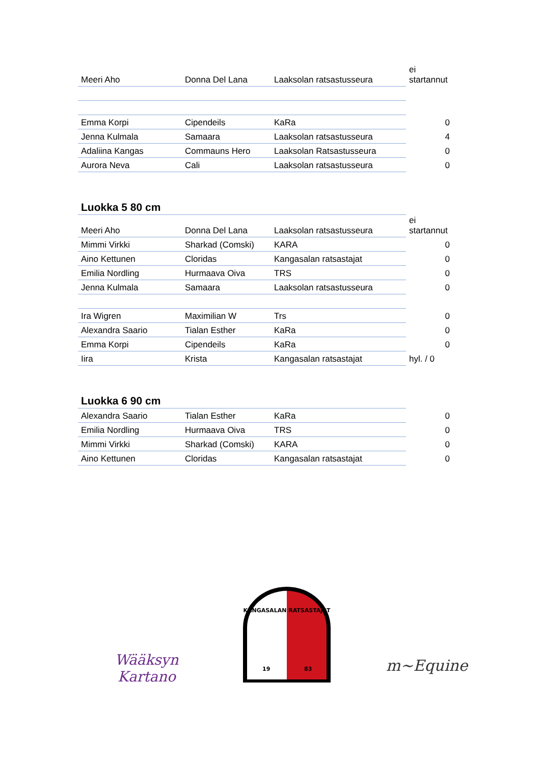| Meeri Aho | Donna Del Lana | Laaksolan ratsastusseura | ei startannut |
| Emma Korpi | Cipendeils | KaRa | 0 |
| Jenna Kulmala | Samaara | Laaksolan ratsastusseura | 4 |
| Adaliina Kangas | Commauns Hero | Laaksolan Ratsastusseura | 0 |
| Aurora Neva | Cali | Laaksolan ratsastusseura | 0 |
| Luokka 5 80 cm | | | |
| Meeri Aho | Donna Del Lana | Laaksolan ratsastusseura | ei startannut |
| Mimmi Virkki | Sharkad (Comski) | KARA | 0 |
| Aino Kettunen | Cloridas | Kangasalan ratsastajat | 0 |
| Emilia Nordling | Hurmaava Oiva | TRS | 0 |
| Jenna Kulmala | Samaara | Laaksolan ratsastusseura | 0 |
| Ira Wigren | Maximilian W | Trs | 0 |
| Alexandra Saario | Tialan Esther | KaRa | 0 |
| Emma Korpi | Cipendeils | KaRa | 0 |
| Iira | Krista | Kangasalan ratsastajat | hyl. / 0 |
| Luokka 6 90 cm | | | |
| Alexandra Saario | Tialan Esther | KaRa | 0 |
| Emilia Nordling | Hurmaava Oiva | TRS | 0 |
| Mimmi Virkki | Sharkad (Comski) | KARA | 0 |
| Aino Kettunen | Cloridas | Kangasalan ratsastajat | 0 |
Wääksyn Kartano
KANGASALAN RATSASTAJAT
19
83
m~Equine